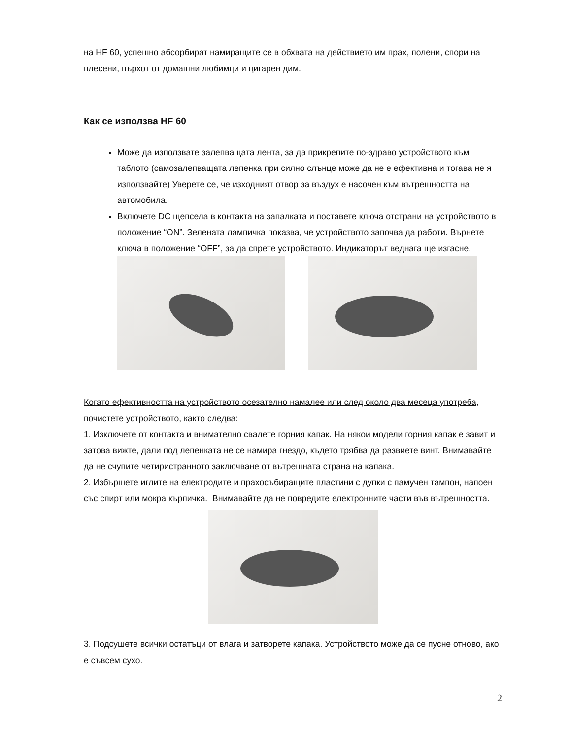на HF 60, успешно абсорбират намиращите се в обхвата на действието им прах, полени, спори на плесени, пърхот от домашни любимци и цигарен дим.
Как се използва HF 60
Може да използвате залепващата лента, за да прикрепите по-здраво устройството към таблото (самозалепващата лепенка при силно слънце може да не е ефективна и тогава не я използвайте) Уверете се, че изходният отвор за въздух е насочен към вътрешността на автомобила.
Включете DC щепсела в контакта на запалката и поставете ключа отстрани на устройството в положение “ON”. Зелената лампичка показва, че устройството започва да работи. Върнете ключа в положение “OFF”, за да спрете устройството. Индикаторът веднага ще изгасне.
Когато ефективността на устройството осезателно намалее или след около два месеца употреба, почистете устройството, както следва:
1. Изключете от контакта и внимателно свалете горния капак. На някои модели горния капак е завит и затова вижте, дали под лепенката не се намира гнездо, където трябва да развиете винт. Внимавайте да не счупите четиристранното заключване от вътрешната страна на капака.
2. Избършете иглите на електродите и прахосъбиращите пластини с дупки с памучен тампон, напоен със спирт или мокра кърпичка. Внимавайте да не повредите електронните части във вътрешността.
3. Подсушете всички остатъци от влага и затворете капака. Устройството може да се пусне отново, ако е съвсем сухо.
2